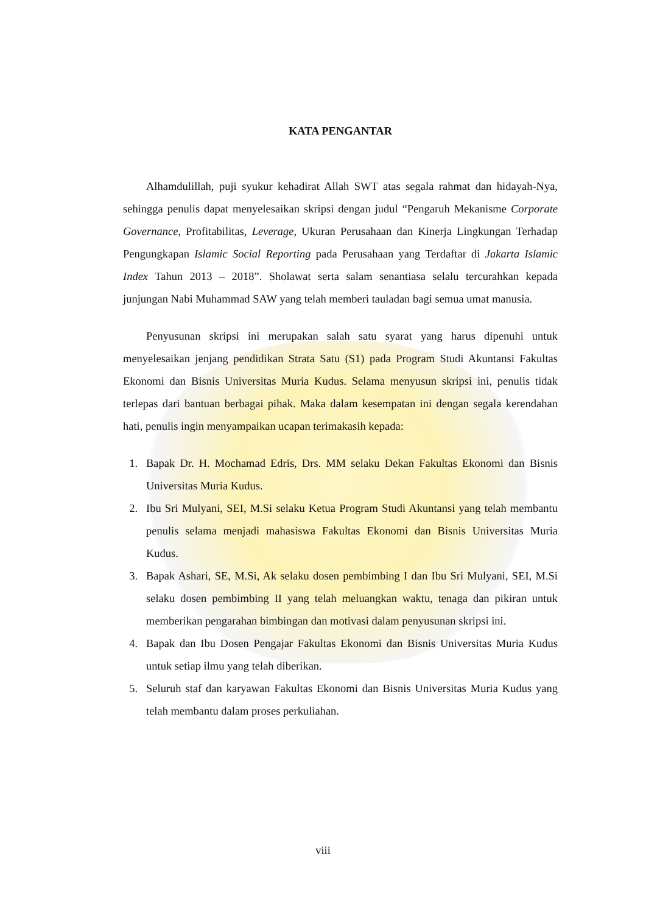KATA PENGANTAR
Alhamdulillah, puji syukur kehadirat Allah SWT atas segala rahmat dan hidayah-Nya, sehingga penulis dapat menyelesaikan skripsi dengan judul “Pengaruh Mekanisme Corporate Governance, Profitabilitas, Leverage, Ukuran Perusahaan dan Kinerja Lingkungan Terhadap Pengungkapan Islamic Social Reporting pada Perusahaan yang Terdaftar di Jakarta Islamic Index Tahun 2013 – 2018”. Sholawat serta salam senantiasa selalu tercurahkan kepada junjungan Nabi Muhammad SAW yang telah memberi tauladan bagi semua umat manusia.
Penyusunan skripsi ini merupakan salah satu syarat yang harus dipenuhi untuk menyelesaikan jenjang pendidikan Strata Satu (S1) pada Program Studi Akuntansi Fakultas Ekonomi dan Bisnis Universitas Muria Kudus. Selama menyusun skripsi ini, penulis tidak terlepas dari bantuan berbagai pihak. Maka dalam kesempatan ini dengan segala kerendahan hati, penulis ingin menyampaikan ucapan terimakasih kepada:
1. Bapak Dr. H. Mochamad Edris, Drs. MM selaku Dekan Fakultas Ekonomi dan Bisnis Universitas Muria Kudus.
2. Ibu Sri Mulyani, SEI, M.Si selaku Ketua Program Studi Akuntansi yang telah membantu penulis selama menjadi mahasiswa Fakultas Ekonomi dan Bisnis Universitas Muria Kudus.
3. Bapak Ashari, SE, M.Si, Ak selaku dosen pembimbing I dan Ibu Sri Mulyani, SEI, M.Si selaku dosen pembimbing II yang telah meluangkan waktu, tenaga dan pikiran untuk memberikan pengarahan bimbingan dan motivasi dalam penyusunan skripsi ini.
4. Bapak dan Ibu Dosen Pengajar Fakultas Ekonomi dan Bisnis Universitas Muria Kudus untuk setiap ilmu yang telah diberikan.
5. Seluruh staf dan karyawan Fakultas Ekonomi dan Bisnis Universitas Muria Kudus yang telah membantu dalam proses perkuliahan.
viii